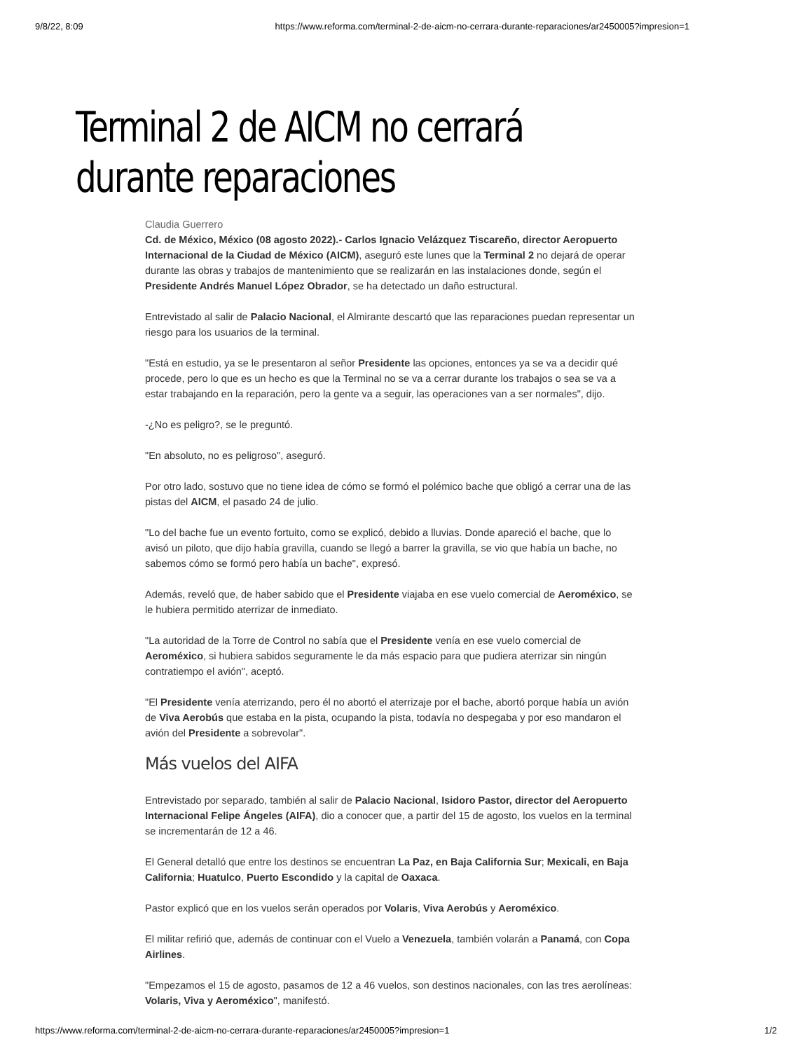9/8/22, 8:09 https://www.reforma.com/terminal-2-de-aicm-no-cerrara-durante-reparaciones/ar2450005?impresion=1
Terminal 2 de AICM no cerrará durante reparaciones
Claudia Guerrero
Cd. de México, México (08 agosto 2022).- Carlos Ignacio Velázquez Tiscareño, director Aeropuerto Internacional de la Ciudad de México (AICM), aseguró este lunes que la Terminal 2 no dejará de operar durante las obras y trabajos de mantenimiento que se realizarán en las instalaciones donde, según el Presidente Andrés Manuel López Obrador, se ha detectado un daño estructural.
Entrevistado al salir de Palacio Nacional, el Almirante descartó que las reparaciones puedan representar un riesgo para los usuarios de la terminal.
"Está en estudio, ya se le presentaron al señor Presidente las opciones, entonces ya se va a decidir qué procede, pero lo que es un hecho es que la Terminal no se va a cerrar durante los trabajos o sea se va a estar trabajando en la reparación, pero la gente va a seguir, las operaciones van a ser normales", dijo.
-¿No es peligro?, se le preguntó.
"En absoluto, no es peligroso", aseguró.
Por otro lado, sostuvo que no tiene idea de cómo se formó el polémico bache que obligó a cerrar una de las pistas del AICM, el pasado 24 de julio.
"Lo del bache fue un evento fortuito, como se explicó, debido a lluvias. Donde apareció el bache, que lo avisó un piloto, que dijo había gravilla, cuando se llegó a barrer la gravilla, se vio que había un bache, no sabemos cómo se formó pero había un bache", expresó.
Además, reveló que, de haber sabido que el Presidente viajaba en ese vuelo comercial de Aeroméxico, se le hubiera permitido aterrizar de inmediato.
"La autoridad de la Torre de Control no sabía que el Presidente venía en ese vuelo comercial de Aeroméxico, si hubiera sabidos seguramente le da más espacio para que pudiera aterrizar sin ningún contratiempo el avión", aceptó.
"El Presidente venía aterrizando, pero él no abortó el aterrizaje por el bache, abortó porque había un avión de Viva Aerobús que estaba en la pista, ocupando la pista, todavía no despegaba y por eso mandaron el avión del Presidente a sobrevolar".
Más vuelos del AIFA
Entrevistado por separado, también al salir de Palacio Nacional, Isidoro Pastor, director del Aeropuerto Internacional Felipe Ángeles (AIFA), dio a conocer que, a partir del 15 de agosto, los vuelos en la terminal se incrementarán de 12 a 46.
El General detalló que entre los destinos se encuentran La Paz, en Baja California Sur; Mexicali, en Baja California; Huatulco, Puerto Escondido y la capital de Oaxaca.
Pastor explicó que en los vuelos serán operados por Volaris, Viva Aerobús y Aeroméxico.
El militar refirió que, además de continuar con el Vuelo a Venezuela, también volarán a Panamá, con Copa Airlines.
"Empezamos el 15 de agosto, pasamos de 12 a 46 vuelos, son destinos nacionales, con las tres aerolíneas: Volaris, Viva y Aeroméxico", manifestó.
https://www.reforma.com/terminal-2-de-aicm-no-cerrara-durante-reparaciones/ar2450005?impresion=1 1/2